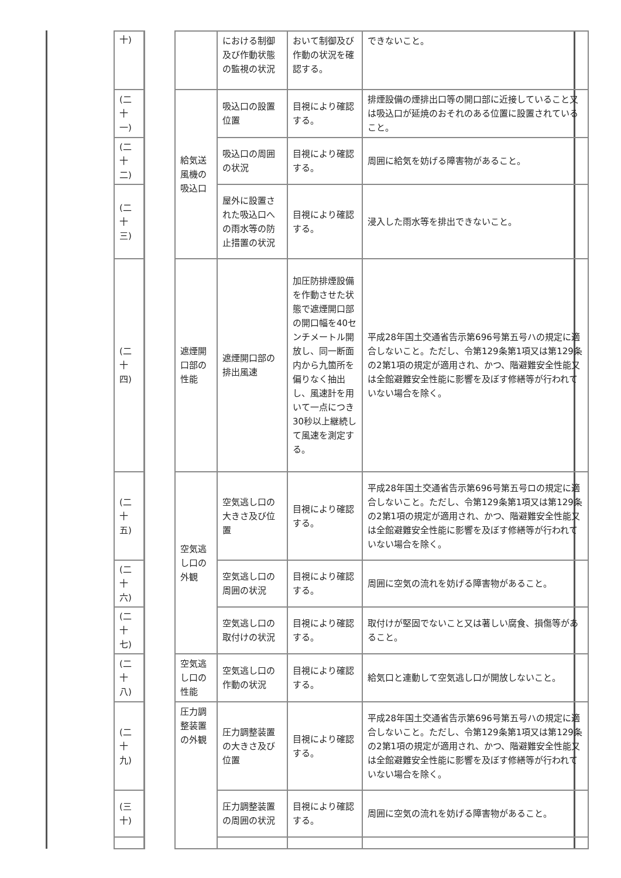| 十) | | | における制御及び作動状態の監視の状況 | おいて制御及び作動の状況を確認する。 | できないこと。 |
| (二十一) | | 給気送風機の吸込口 | 吸込口の設置位置 | 目視により確認する。 | 排煙設備の煙排出口等の開口部に近接していること又は吸込口が延焼のおそれのある位置に設置されていること。 |
| (二十二) | | | 吸込口の周囲の状況 | 目視により確認する。 | 周囲に給気を妨げる障害物があること。 |
| (二十三) | | | 屋外に設置された吸込口への雨水等の防止措置の状況 | 目視により確認する。 | 浸入した雨水等を排出できないこと。 |
| (二十四) | | 遮煙開口部の性能 | 遮煙開口部の排出風速 | 加圧防排煙設備を作動させた状態で遮煙開口部の開口幅を40センチメートル開放し、同一断面内から九箇所を偏りなく抽出し、風速計を用いて一点につき30秒以上継続して風速を測定する。 | 平成28年国土交通省告示第696号第五号ハの規定に適合しないこと。ただし、令第129条第1項又は第129条の2第1項の規定が適用され、かつ、階避難安全性能又は全館避難安全性能に影響を及ぼす修繕等が行われていない場合を除く。 |
| (二十五) | | 空気逃し口の外観 | 空気逃し口の大きさ及び位置 | 目視により確認する。 | 平成28年国土交通省告示第696号第五号ロの規定に適合しないこと。ただし、令第129条第1項又は第129条の2第1項の規定が適用され、かつ、階避難安全性能又は全館避難安全性能に影響を及ぼす修繕等が行われていない場合を除く。 |
| (二十六) | | | 空気逃し口の周囲の状況 | 目視により確認する。 | 周囲に空気の流れを妨げる障害物があること。 |
| (二十七) | | | 空気逃し口の取付けの状況 | 目視により確認する。 | 取付けが堅固でないこと又は著しい腐食、損傷等があること。 |
| (二十八) | | 空気逃し口の性能 | 空気逃し口の作動の状況 | 目視により確認する。 | 給気口と連動して空気逃し口が開放しないこと。 |
| (二十九) | | 圧力調整装置の外観 | 圧力調整装置の大きさ及び位置 | 目視により確認する。 | 平成28年国土交通省告示第696号第五号ハの規定に適合しないこと。ただし、令第129条第1項又は第129条の2第1項の規定が適用され、かつ、階避難安全性能又は全館避難安全性能に影響を及ぼす修繕等が行われていない場合を除く。 |
| (三十) | | | 圧力調整装置の周囲の状況 | 目視により確認する。 | 周囲に空気の流れを妨げる障害物があること。 |